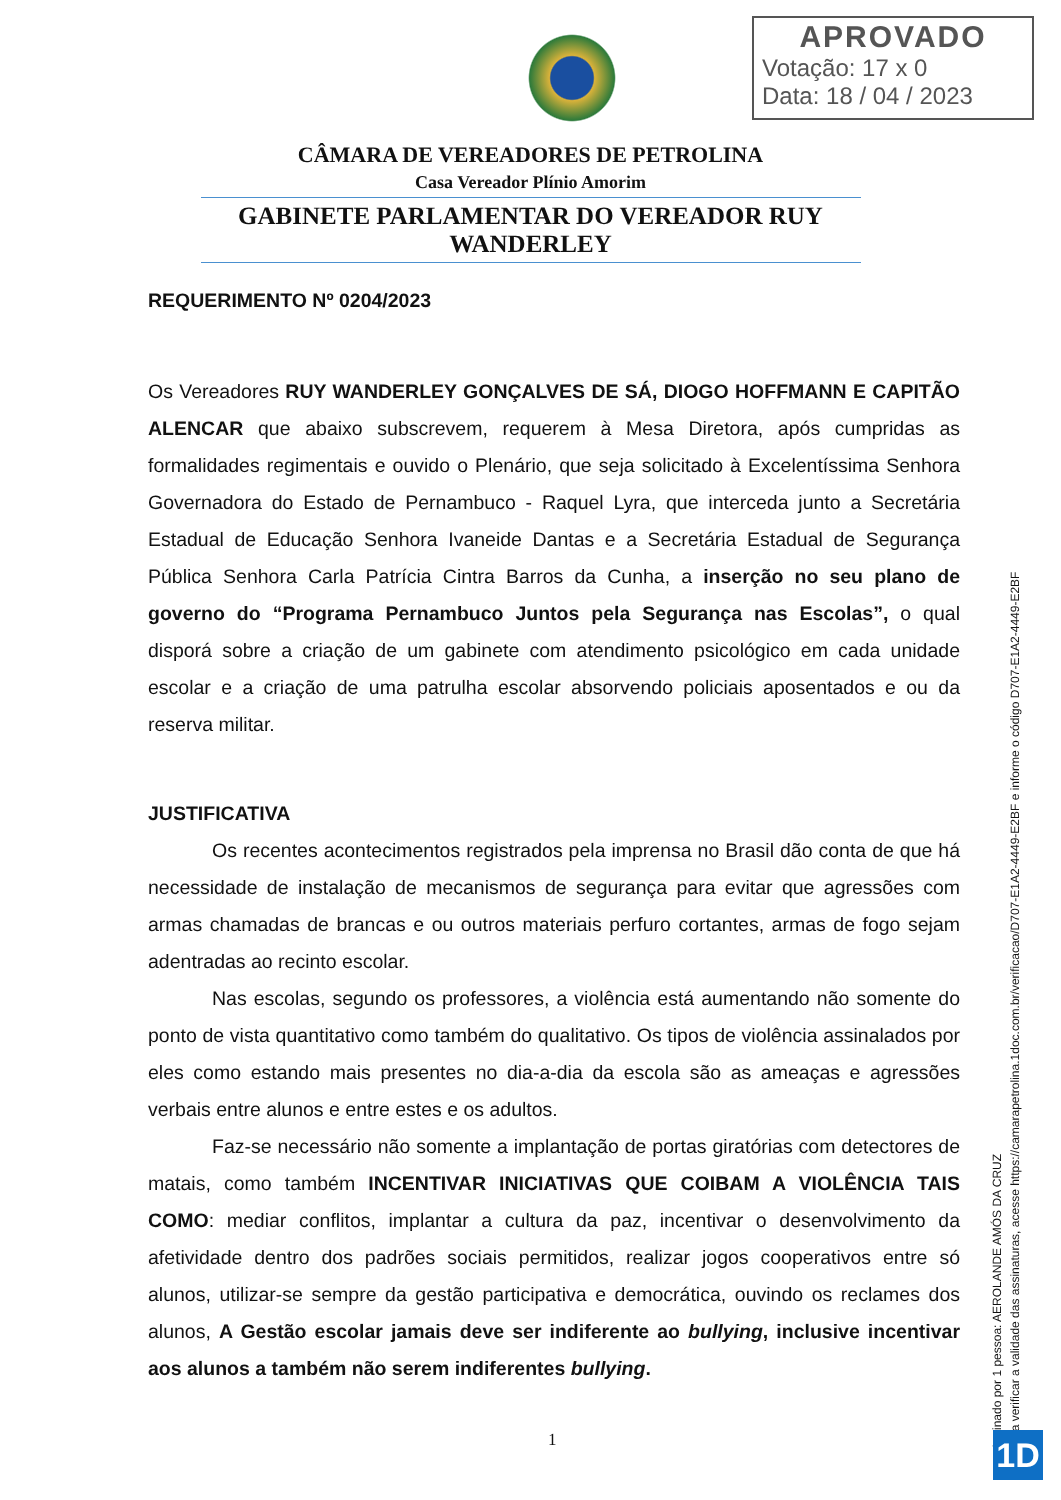APROVADO
Votação: 17 x 0
Data: 18 / 04 / 2023
CÂMARA DE VEREADORES DE PETROLINA
Casa Vereador Plínio Amorim
GABINETE PARLAMENTAR DO VEREADOR RUY WANDERLEY
REQUERIMENTO Nº 0204/2023
Os Vereadores RUY WANDERLEY GONÇALVES DE SÁ, DIOGO HOFFMANN E CAPITÃO ALENCAR que abaixo subscrevem, requerem à Mesa Diretora, após cumpridas as formalidades regimentais e ouvido o Plenário, que seja solicitado à Excelentíssima Senhora Governadora do Estado de Pernambuco - Raquel Lyra, que interceda junto a Secretária Estadual de Educação Senhora Ivaneide Dantas e a Secretária Estadual de Segurança Pública Senhora Carla Patrícia Cintra Barros da Cunha, a inserção no seu plano de governo do “Programa Pernambuco Juntos pela Segurança nas Escolas”, o qual disporá sobre a criação de um gabinete com atendimento psicológico em cada unidade escolar e a criação de uma patrulha escolar absorvendo policiais aposentados e ou da reserva militar.
JUSTIFICATIVA
Os recentes acontecimentos registrados pela imprensa no Brasil dão conta de que há necessidade de instalação de mecanismos de segurança para evitar que agressões com armas chamadas de brancas e ou outros materiais perfuro cortantes, armas de fogo sejam adentradas ao recinto escolar.
Nas escolas, segundo os professores, a violência está aumentando não somente do ponto de vista quantitativo como também do qualitativo. Os tipos de violência assinalados por eles como estando mais presentes no dia-a-dia da escola são as ameaças e agressões verbais entre alunos e entre estes e os adultos.
Faz-se necessário não somente a implantação de portas giratórias com detectores de matais, como também INCENTIVAR INICIATIVAS QUE COIBAM A VIOLÊNCIA TAIS COMO: mediar conflitos, implantar a cultura da paz, incentivar o desenvolvimento da afetividade dentro dos padrões sociais permitidos, realizar jogos cooperativos entre só alunos, utilizar-se sempre da gestão participativa e democrática, ouvindo os reclames dos alunos, A Gestão escolar jamais deve ser indiferente ao bullying, inclusive incentivar aos alunos a também não serem indiferentes bullying.
1
Assinado por 1 pessoa: AEROLANDE AMÓS DA CRUZ
Para verificar a validade das assinaturas, acesse https://camarapetrolina.1doc.com.br/verificacao/D707-E1A2-4449-E2BF e informe o código D707-E1A2-4449-E2BF
1D